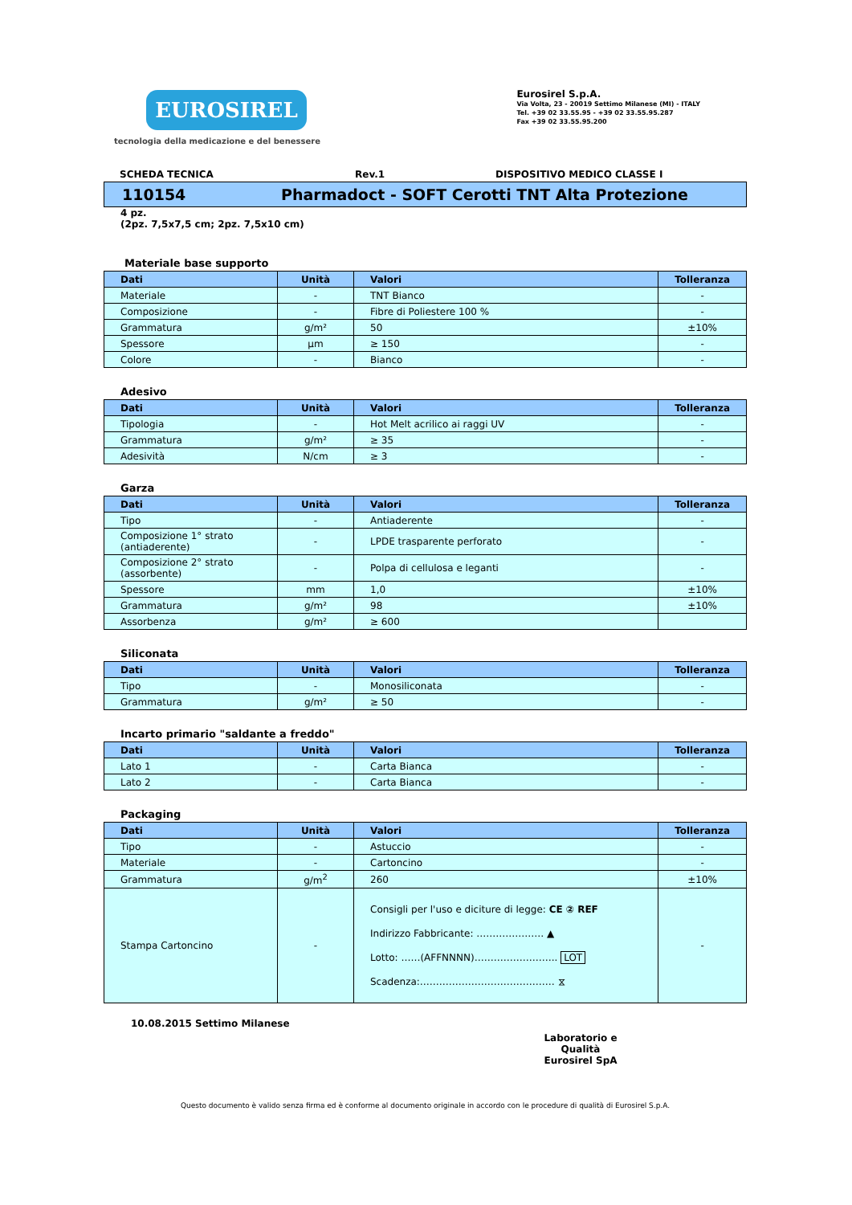EUROSIREL
tecnologia della medicazione e del benessere
Eurosirel S.p.A.
Via Volta, 23 - 20019 Settimo Milanese (MI) - ITALY
Tel. +39 02 33.55.95 - +39 02 33.55.95.287
Fax +39 02 33.55.95.200
SCHEDA TECNICA Rev.1 DISPOSITIVO MEDICO CLASSE I
110154 Pharmadoct - SOFT Cerotti TNT Alta Protezione
4 pz.
(2pz. 7,5x7,5 cm; 2pz. 7,5x10 cm)
Materiale base supporto
| Dati | Unità | Valori | Tolleranza |
| --- | --- | --- | --- |
| Materiale | - | TNT Bianco | - |
| Composizione | - | Fibre di Poliestere 100 % | - |
| Grammatura | g/m² | 50 | ±10% |
| Spessore | μm | ≥ 150 | - |
| Colore | - | Bianco | - |
Adesivo
| Dati | Unità | Valori | Tolleranza |
| --- | --- | --- | --- |
| Tipologia | - | Hot Melt acrilico ai raggi UV | - |
| Grammatura | g/m² | ≥ 35 | - |
| Adesività | N/cm | ≥ 3 | - |
Garza
| Dati | Unità | Valori | Tolleranza |
| --- | --- | --- | --- |
| Tipo | - | Antiaderente | - |
| Composizione 1° strato (antiaderente) | - | LPDE trasparente perforato | - |
| Composizione 2° strato (assorbente) | - | Polpa di cellulosa e leganti | - |
| Spessore | mm | 1,0 | ±10% |
| Grammatura | g/m² | 98 | ±10% |
| Assorbenza | g/m² | ≥ 600 | |
Siliconata
| Dati | Unità | Valori | Tolleranza |
| --- | --- | --- | --- |
| Tipo | - | Monosiliconata | - |
| Grammatura | g/m² | ≥ 50 | - |
Incarto primario "saldante a freddo"
| Dati | Unità | Valori | Tolleranza |
| --- | --- | --- | --- |
| Lato 1 | - | Carta Bianca | - |
| Lato 2 | - | Carta Bianca | - |
Packaging
| Dati | Unità | Valori | Tolleranza |
| --- | --- | --- | --- |
| Tipo | - | Astuccio | - |
| Materiale | - | Cartoncino | - |
| Grammatura | g/m<sup>2</sup> | 260 | ±10% |
| Stampa Cartoncino | - | Consigli per l'uso e diciture di legge: CE ② REF Indirizzo Fabbricante: ………………… ▲ Lotto: ……(AFFNNNN)…………………….. LOT Scadenza:…………………………………… ⧖ | - |
10.08.2015 Settimo Milanese
Laboratorio e Qualità
Eurosirel SpA
Questo documento è valido senza firma ed è conforme al documento originale in accordo con le procedure di qualità di Eurosirel S.p.A.